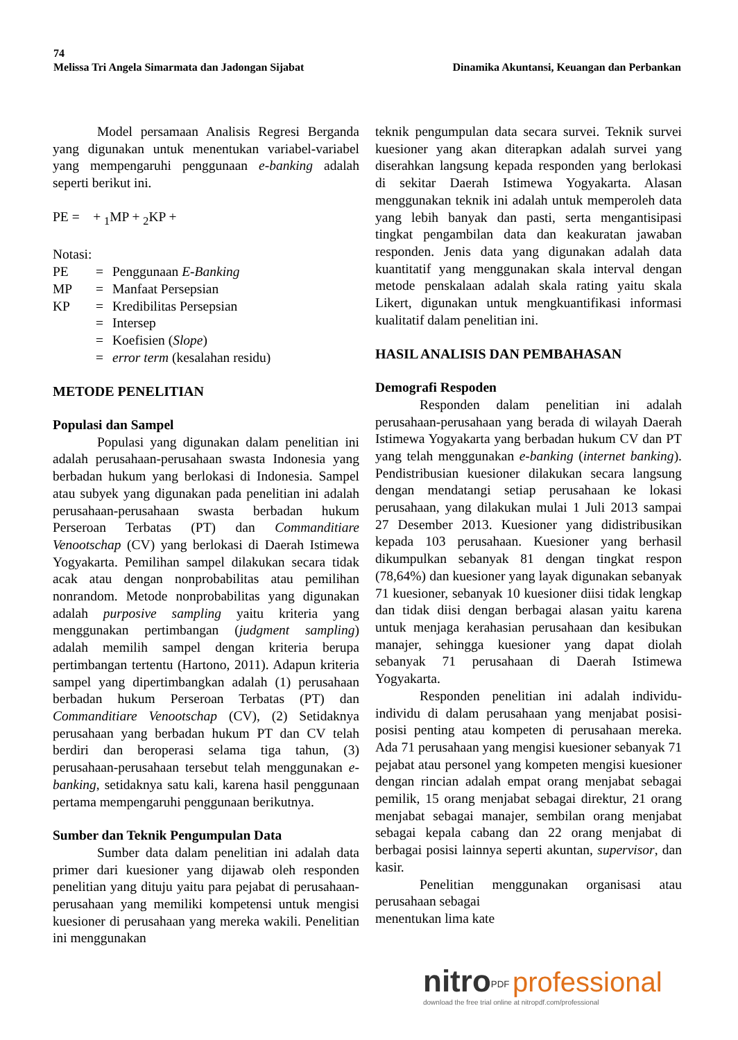74
Melissa Tri Angela Simarmata dan Jadongan Sijabat Dinamika Akuntansi, Keuangan dan Perbankan
Model persamaan Analisis Regresi Berganda yang digunakan untuk menentukan variabel-variabel yang mempengaruhi penggunaan e-banking adalah seperti berikut ini.
PE = + <sub>1</sub>MP + <sub>2</sub>KP +
Notasi:
| PE | = | Penggunaan E-Banking |
| MP | = | Manfaat Persepsian |
| KP | = | Kredibilitas Persepsian |
| | = | Intersep |
| | = | Koefisien ( Slope ) |
| | = | error term (kesalahan residu) |
METODE PENELITIAN
Populasi dan Sampel
Populasi yang digunakan dalam penelitian ini adalah perusahaan-perusahaan swasta Indonesia yang berbadan hukum yang berlokasi di Indonesia. Sampel atau subyek yang digunakan pada penelitian ini adalah perusahaan-perusahaan swasta berbadan hukum Perseroan Terbatas (PT) dan Commanditiare Venootschap (CV) yang berlokasi di Daerah Istimewa Yogyakarta. Pemilihan sampel dilakukan secara tidak acak atau dengan nonprobabilitas atau pemilihan nonrandom. Metode nonprobabilitas yang digunakan adalah purposive sampling yaitu kriteria yang menggunakan pertimbangan (judgment sampling) adalah memilih sampel dengan kriteria berupa pertimbangan tertentu (Hartono, 2011). Adapun kriteria sampel yang dipertimbangkan adalah (1) perusahaan berbadan hukum Perseroan Terbatas (PT) dan Commanditiare Venootschap (CV), (2) Setidaknya perusahaan yang berbadan hukum PT dan CV telah berdiri dan beroperasi selama tiga tahun, (3) perusahaan-perusahaan tersebut telah menggunakan e-banking, setidaknya satu kali, karena hasil penggunaan pertama mempengaruhi penggunaan berikutnya.
Sumber dan Teknik Pengumpulan Data
Sumber data dalam penelitian ini adalah data primer dari kuesioner yang dijawab oleh responden penelitian yang dituju yaitu para pejabat di perusahaan-perusahaan yang memiliki kompetensi untuk mengisi kuesioner di perusahaan yang mereka wakili. Penelitian ini menggunakan
teknik pengumpulan data secara survei. Teknik survei kuesioner yang akan diterapkan adalah survei yang diserahkan langsung kepada responden yang berlokasi di sekitar Daerah Istimewa Yogyakarta. Alasan menggunakan teknik ini adalah untuk memperoleh data yang lebih banyak dan pasti, serta mengantisipasi tingkat pengambilan data dan keakuratan jawaban responden. Jenis data yang digunakan adalah data kuantitatif yang menggunakan skala interval dengan metode penskalaan adalah skala rating yaitu skala Likert, digunakan untuk mengkuantifikasi informasi kualitatif dalam penelitian ini.
HASIL ANALISIS DAN PEMBAHASAN
Demografi Respoden
Responden dalam penelitian ini adalah perusahaan-perusahaan yang berada di wilayah Daerah Istimewa Yogyakarta yang berbadan hukum CV dan PT yang telah menggunakan e-banking (internet banking). Pendistribusian kuesioner dilakukan secara langsung dengan mendatangi setiap perusahaan ke lokasi perusahaan, yang dilakukan mulai 1 Juli 2013 sampai 27 Desember 2013. Kuesioner yang didistribusikan kepada 103 perusahaan. Kuesioner yang berhasil dikumpulkan sebanyak 81 dengan tingkat respon (78,64%) dan kuesioner yang layak digunakan sebanyak 71 kuesioner, sebanyak 10 kuesioner diisi tidak lengkap dan tidak diisi dengan berbagai alasan yaitu karena untuk menjaga kerahasian perusahaan dan kesibukan manajer, sehingga kuesioner yang dapat diolah sebanyak 71 perusahaan di Daerah Istimewa Yogyakarta.
Responden penelitian ini adalah individu-individu di dalam perusahaan yang menjabat posisi-posisi penting atau kompeten di perusahaan mereka. Ada 71 perusahaan yang mengisi kuesioner sebanyak 71 pejabat atau personel yang kompeten mengisi kuesioner dengan rincian adalah empat orang menjabat sebagai pemilik, 15 orang menjabat sebagai direktur, 21 orang menjabat sebagai manajer, sembilan orang menjabat sebagai kepala cabang dan 22 orang menjabat di berbagai posisi lainnya seperti akuntan, supervisor, dan kasir.
Penelitian menggunakan organisasi atau perusahaan sebagai
menentukan lima kate
nitro<sup>PDF</sup> professional
download the free trial online at nitropdf.com/professional